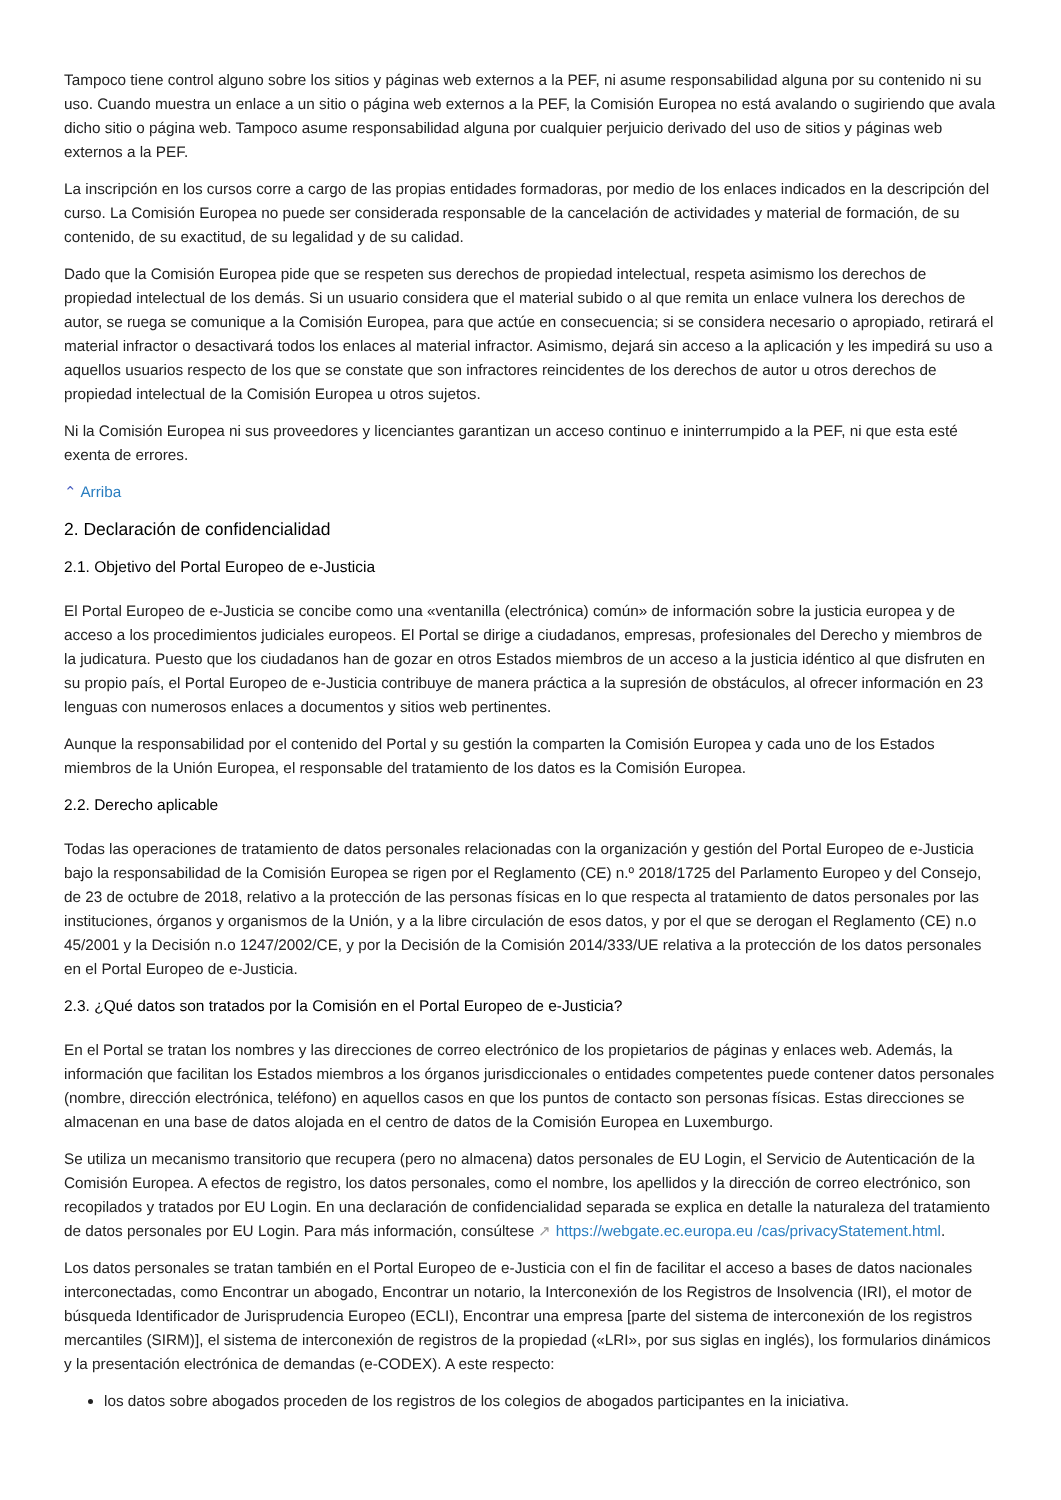Tampoco tiene control alguno sobre los sitios y páginas web externos a la PEF, ni asume responsabilidad alguna por su contenido ni su uso. Cuando muestra un enlace a un sitio o página web externos a la PEF, la Comisión Europea no está avalando o sugiriendo que avala dicho sitio o página web. Tampoco asume responsabilidad alguna por cualquier perjuicio derivado del uso de sitios y páginas web externos a la PEF.
La inscripción en los cursos corre a cargo de las propias entidades formadoras, por medio de los enlaces indicados en la descripción del curso. La Comisión Europea no puede ser considerada responsable de la cancelación de actividades y material de formación, de su contenido, de su exactitud, de su legalidad y de su calidad.
Dado que la Comisión Europea pide que se respeten sus derechos de propiedad intelectual, respeta asimismo los derechos de propiedad intelectual de los demás. Si un usuario considera que el material subido o al que remita un enlace vulnera los derechos de autor, se ruega se comunique a la Comisión Europea, para que actúe en consecuencia; si se considera necesario o apropiado, retirará el material infractor o desactivará todos los enlaces al material infractor. Asimismo, dejará sin acceso a la aplicación y les impedirá su uso a aquellos usuarios respecto de los que se constate que son infractores reincidentes de los derechos de autor u otros derechos de propiedad intelectual de la Comisión Europea u otros sujetos.
Ni la Comisión Europea ni sus proveedores y licenciantes garantizan un acceso continuo e ininterrumpido a la PEF, ni que esta esté exenta de errores.
⌃ Arriba
2. Declaración de confidencialidad
2.1. Objetivo del Portal Europeo de e-Justicia
El Portal Europeo de e-Justicia se concibe como una «ventanilla (electrónica) común» de información sobre la justicia europea y de acceso a los procedimientos judiciales europeos. El Portal se dirige a ciudadanos, empresas, profesionales del Derecho y miembros de la judicatura. Puesto que los ciudadanos han de gozar en otros Estados miembros de un acceso a la justicia idéntico al que disfruten en su propio país, el Portal Europeo de e-Justicia contribuye de manera práctica a la supresión de obstáculos, al ofrecer información en 23 lenguas con numerosos enlaces a documentos y sitios web pertinentes.
Aunque la responsabilidad por el contenido del Portal y su gestión la comparten la Comisión Europea y cada uno de los Estados miembros de la Unión Europea, el responsable del tratamiento de los datos es la Comisión Europea.
2.2. Derecho aplicable
Todas las operaciones de tratamiento de datos personales relacionadas con la organización y gestión del Portal Europeo de e-Justicia bajo la responsabilidad de la Comisión Europea se rigen por el Reglamento (CE) n.º 2018/1725 del Parlamento Europeo y del Consejo, de 23 de octubre de 2018, relativo a la protección de las personas físicas en lo que respecta al tratamiento de datos personales por las instituciones, órganos y organismos de la Unión, y a la libre circulación de esos datos, y por el que se derogan el Reglamento (CE) n.o 45/2001 y la Decisión n.o 1247/2002/CE, y por la Decisión de la Comisión 2014/333/UE relativa a la protección de los datos personales en el Portal Europeo de e-Justicia.
2.3. ¿Qué datos son tratados por la Comisión en el Portal Europeo de e-Justicia?
En el Portal se tratan los nombres y las direcciones de correo electrónico de los propietarios de páginas y enlaces web. Además, la información que facilitan los Estados miembros a los órganos jurisdiccionales o entidades competentes puede contener datos personales (nombre, dirección electrónica, teléfono) en aquellos casos en que los puntos de contacto son personas físicas. Estas direcciones se almacenan en una base de datos alojada en el centro de datos de la Comisión Europea en Luxemburgo.
Se utiliza un mecanismo transitorio que recupera (pero no almacena) datos personales de EU Login, el Servicio de Autenticación de la Comisión Europea. A efectos de registro, los datos personales, como el nombre, los apellidos y la dirección de correo electrónico, son recopilados y tratados por EU Login. En una declaración de confidencialidad separada se explica en detalle la naturaleza del tratamiento de datos personales por EU Login. Para más información, consúltese ↗ https://webgate.ec.europa.eu /cas/privacyStatement.html.
Los datos personales se tratan también en el Portal Europeo de e-Justicia con el fin de facilitar el acceso a bases de datos nacionales interconectadas, como Encontrar un abogado, Encontrar un notario, la Interconexión de los Registros de Insolvencia (IRI), el motor de búsqueda Identificador de Jurisprudencia Europeo (ECLI), Encontrar una empresa [parte del sistema de interconexión de los registros mercantiles (SIRM)], el sistema de interconexión de registros de la propiedad («LRI», por sus siglas en inglés), los formularios dinámicos y la presentación electrónica de demandas (e-CODEX). A este respecto:
los datos sobre abogados proceden de los registros de los colegios de abogados participantes en la iniciativa.